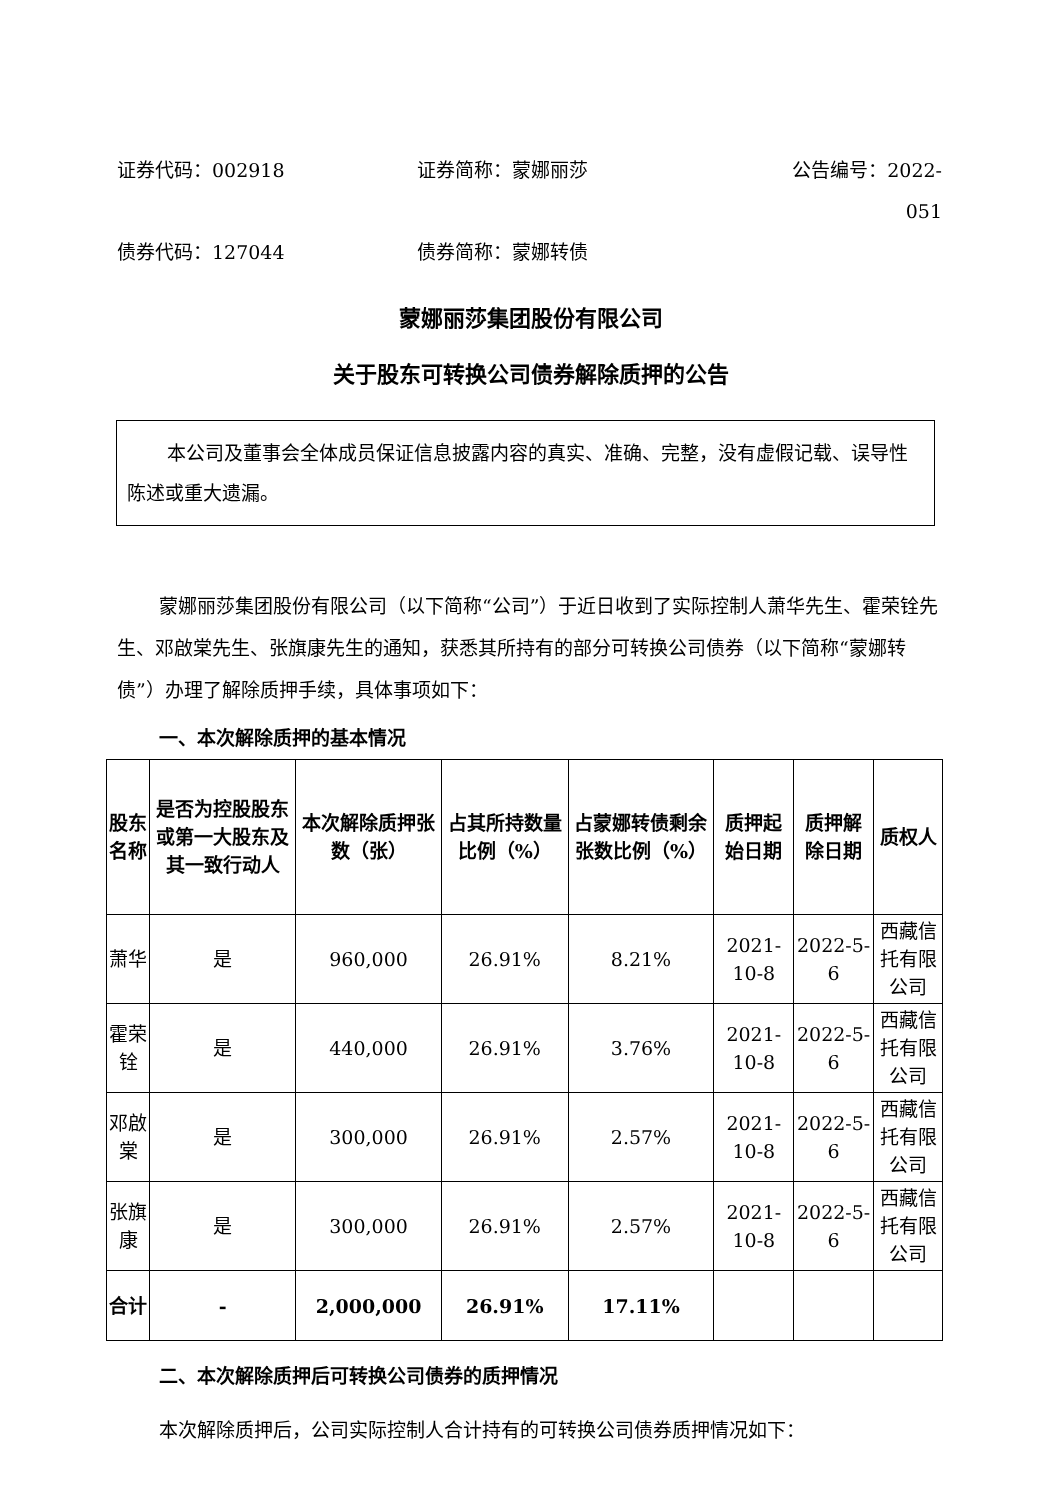证券代码：002918 证券简称：蒙娜丽莎 公告编号：2022-051
债券代码：127044 债券简称：蒙娜转债
蒙娜丽莎集团股份有限公司
关于股东可转换公司债券解除质押的公告
本公司及董事会全体成员保证信息披露内容的真实、准确、完整，没有虚假记载、误导性陈述或重大遗漏。
蒙娜丽莎集团股份有限公司（以下简称“公司”）于近日收到了实际控制人萧华先生、霍荣铨先生、邓啟棠先生、张旗康先生的通知，获悉其所持有的部分可转换公司债券（以下简称“蒙娜转债”）办理了解除质押手续，具体事项如下：
一、本次解除质押的基本情况
| 股东名称 | 是否为控股股东或第一大股东及其一致行动人 | 本次解除质押张数（张） | 占其所持数量比例（%） | 占蒙娜转债剩余张数比例（%） | 质押起始日期 | 质押解除日期 | 质权人 |
| --- | --- | --- | --- | --- | --- | --- | --- |
| 萧华 | 是 | 960,000 | 26.91% | 8.21% | 2021-10-8 | 2022-5-6 | 西藏信托有限公司 |
| 霍荣铨 | 是 | 440,000 | 26.91% | 3.76% | 2021-10-8 | 2022-5-6 | 西藏信托有限公司 |
| 邓啟棠 | 是 | 300,000 | 26.91% | 2.57% | 2021-10-8 | 2022-5-6 | 西藏信托有限公司 |
| 张旗康 | 是 | 300,000 | 26.91% | 2.57% | 2021-10-8 | 2022-5-6 | 西藏信托有限公司 |
| 合计 | - | 2,000,000 | 26.91% | 17.11% | | | |
二、本次解除质押后可转换公司债券的质押情况
本次解除质押后，公司实际控制人合计持有的可转换公司债券质押情况如下：